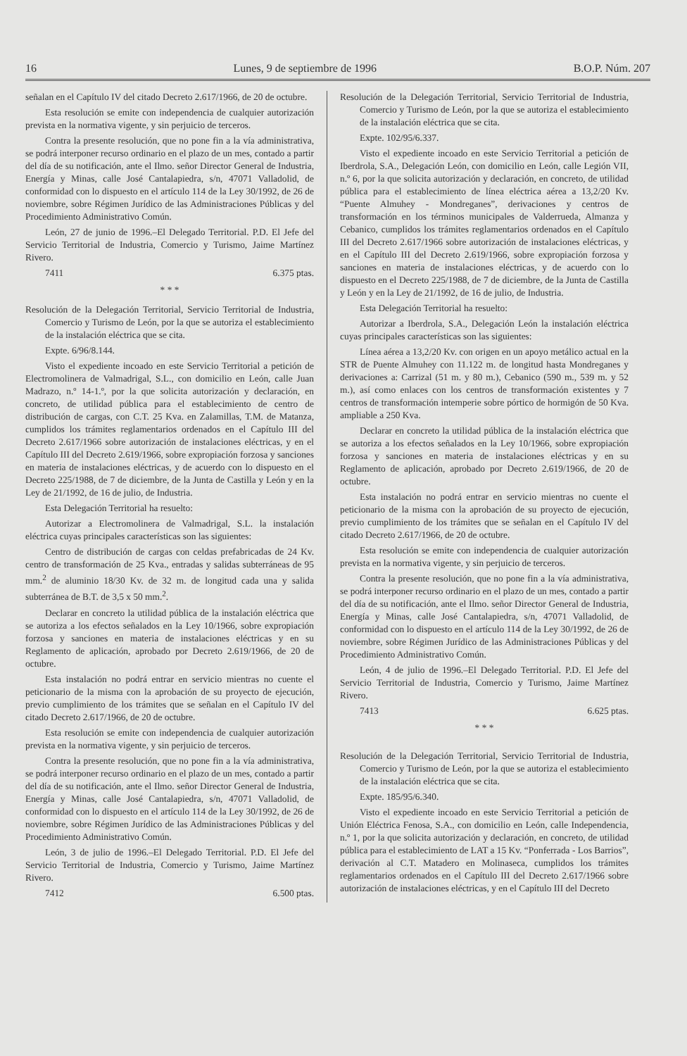16 Lunes, 9 de septiembre de 1996 B.O.P. Núm. 207
señalan en el Capítulo IV del citado Decreto 2.617/1966, de 20 de octubre.
Esta resolución se emite con independencia de cualquier autorización prevista en la normativa vigente, y sin perjuicio de terceros.
Contra la presente resolución, que no pone fin a la vía administrativa, se podrá interponer recurso ordinario en el plazo de un mes, contado a partir del día de su notificación, ante el Ilmo. señor Director General de Industria, Energía y Minas, calle José Cantalapiedra, s/n, 47071 Valladolid, de conformidad con lo dispuesto en el artículo 114 de la Ley 30/1992, de 26 de noviembre, sobre Régimen Jurídico de las Administraciones Públicas y del Procedimiento Administrativo Común.
León, 27 de junio de 1996.–El Delegado Territorial. P.D. El Jefe del Servicio Territorial de Industria, Comercio y Turismo, Jaime Martínez Rivero.
7411 6.375 ptas.
* * *
Resolución de la Delegación Territorial, Servicio Territorial de Industria, Comercio y Turismo de León, por la que se autoriza el establecimiento de la instalación eléctrica que se cita.
Expte. 6/96/8.144.
Visto el expediente incoado en este Servicio Territorial a petición de Electromolinera de Valmadrigal, S.L., con domicilio en León, calle Juan Madrazo, n.º 14-1.º, por la que solicita autorización y declaración, en concreto, de utilidad pública para el establecimiento de centro de distribución de cargas, con C.T. 25 Kva. en Zalamillas, T.M. de Matanza, cumplidos los trámites reglamentarios ordenados en el Capítulo III del Decreto 2.617/1966 sobre autorización de instalaciones eléctricas, y en el Capítulo III del Decreto 2.619/1966, sobre expropiación forzosa y sanciones en materia de instalaciones eléctricas, y de acuerdo con lo dispuesto en el Decreto 225/1988, de 7 de diciembre, de la Junta de Castilla y León y en la Ley de 21/1992, de 16 de julio, de Industria.
Esta Delegación Territorial ha resuelto:
Autorizar a Electromolinera de Valmadrigal, S.L. la instalación eléctrica cuyas principales características son las siguientes:
Centro de distribución de cargas con celdas prefabricadas de 24 Kv. centro de transformación de 25 Kva., entradas y salidas subterráneas de 95 mm.<sup>2</sup> de aluminio 18/30 Kv. de 32 m. de longitud cada una y salida subterránea de B.T. de 3,5 x 50 mm.<sup>2</sup>.
Declarar en concreto la utilidad pública de la instalación eléctrica que se autoriza a los efectos señalados en la Ley 10/1966, sobre expropiación forzosa y sanciones en materia de instalaciones eléctricas y en su Reglamento de aplicación, aprobado por Decreto 2.619/1966, de 20 de octubre.
Esta instalación no podrá entrar en servicio mientras no cuente el peticionario de la misma con la aprobación de su proyecto de ejecución, previo cumplimiento de los trámites que se señalan en el Capítulo IV del citado Decreto 2.617/1966, de 20 de octubre.
Esta resolución se emite con independencia de cualquier autorización prevista en la normativa vigente, y sin perjuicio de terceros.
Contra la presente resolución, que no pone fin a la vía administrativa, se podrá interponer recurso ordinario en el plazo de un mes, contado a partir del día de su notificación, ante el Ilmo. señor Director General de Industria, Energía y Minas, calle José Cantalapiedra, s/n, 47071 Valladolid, de conformidad con lo dispuesto en el artículo 114 de la Ley 30/1992, de 26 de noviembre, sobre Régimen Jurídico de las Administraciones Públicas y del Procedimiento Administrativo Común.
León, 3 de julio de 1996.–El Delegado Territorial. P.D. El Jefe del Servicio Territorial de Industria, Comercio y Turismo, Jaime Martínez Rivero.
7412 6.500 ptas.
Resolución de la Delegación Territorial, Servicio Territorial de Industria, Comercio y Turismo de León, por la que se autoriza el establecimiento de la instalación eléctrica que se cita.
Expte. 102/95/6.337.
Visto el expediente incoado en este Servicio Territorial a petición de Iberdrola, S.A., Delegación León, con domicilio en León, calle Legión VII, n.º 6, por la que solicita autorización y declaración, en concreto, de utilidad pública para el establecimiento de línea eléctrica aérea a 13,2/20 Kv. “Puente Almuhey - Mondreganes”, derivaciones y centros de transformación en los términos municipales de Valderrueda, Almanza y Cebanico, cumplidos los trámites reglamentarios ordenados en el Capítulo III del Decreto 2.617/1966 sobre autorización de instalaciones eléctricas, y en el Capítulo III del Decreto 2.619/1966, sobre expropiación forzosa y sanciones en materia de instalaciones eléctricas, y de acuerdo con lo dispuesto en el Decreto 225/1988, de 7 de diciembre, de la Junta de Castilla y León y en la Ley de 21/1992, de 16 de julio, de Industria.
Esta Delegación Territorial ha resuelto:
Autorizar a Iberdrola, S.A., Delegación León la instalación eléctrica cuyas principales características son las siguientes:
Línea aérea a 13,2/20 Kv. con origen en un apoyo metálico actual en la STR de Puente Almuhey con 11.122 m. de longitud hasta Mondreganes y derivaciones a: Carrizal (51 m. y 80 m.), Cebanico (590 m., 539 m. y 52 m.), así como enlaces con los centros de transformación existentes y 7 centros de transformación intemperie sobre pórtico de hormigón de 50 Kva. ampliable a 250 Kva.
Declarar en concreto la utilidad pública de la instalación eléctrica que se autoriza a los efectos señalados en la Ley 10/1966, sobre expropiación forzosa y sanciones en materia de instalaciones eléctricas y en su Reglamento de aplicación, aprobado por Decreto 2.619/1966, de 20 de octubre.
Esta instalación no podrá entrar en servicio mientras no cuente el peticionario de la misma con la aprobación de su proyecto de ejecución, previo cumplimiento de los trámites que se señalan en el Capítulo IV del citado Decreto 2.617/1966, de 20 de octubre.
Esta resolución se emite con independencia de cualquier autorización prevista en la normativa vigente, y sin perjuicio de terceros.
Contra la presente resolución, que no pone fin a la vía administrativa, se podrá interponer recurso ordinario en el plazo de un mes, contado a partir del día de su notificación, ante el Ilmo. señor Director General de Industria, Energía y Minas, calle José Cantalapiedra, s/n, 47071 Valladolid, de conformidad con lo dispuesto en el artículo 114 de la Ley 30/1992, de 26 de noviembre, sobre Régimen Jurídico de las Administraciones Públicas y del Procedimiento Administrativo Común.
León, 4 de julio de 1996.–El Delegado Territorial. P.D. El Jefe del Servicio Territorial de Industria, Comercio y Turismo, Jaime Martínez Rivero.
7413 6.625 ptas.
* * *
Resolución de la Delegación Territorial, Servicio Territorial de Industria, Comercio y Turismo de León, por la que se autoriza el establecimiento de la instalación eléctrica que se cita.
Expte. 185/95/6.340.
Visto el expediente incoado en este Servicio Territorial a petición de Unión Eléctrica Fenosa, S.A., con domicilio en León, calle Independencia, n.º 1, por la que solicita autorización y declaración, en concreto, de utilidad pública para el establecimiento de LAT a 15 Kv. “Ponferrada - Los Barrios”, derivación al C.T. Matadero en Molinaseca, cumplidos los trámites reglamentarios ordenados en el Capítulo III del Decreto 2.617/1966 sobre autorización de instalaciones eléctricas, y en el Capítulo III del Decreto